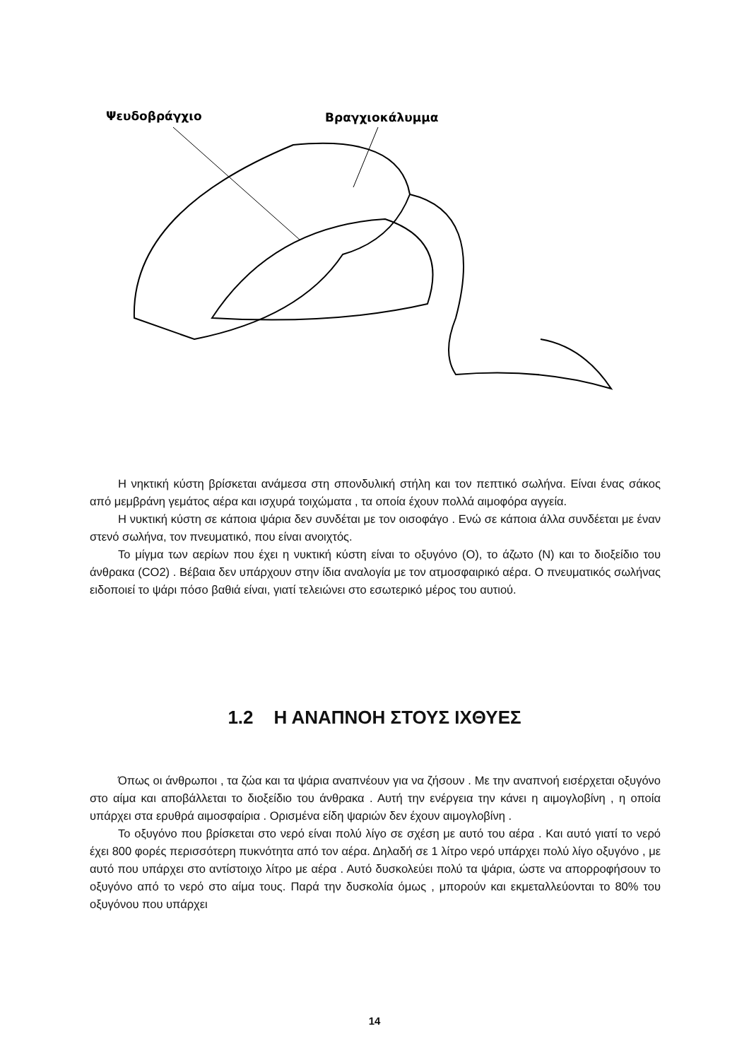Ψευδοβράγχιο
Βραγχιοκάλυμμα
Η νηκτική κύστη βρίσκεται ανάμεσα στη σπονδυλική στήλη και τον πεπτικό σωλήνα. Είναι ένας σάκος από μεμβράνη γεμάτος αέρα και ισχυρά τοιχώματα , τα οποία έχουν πολλά αιμοφόρα αγγεία.
Η νυκτική κύστη σε κάποια ψάρια δεν συνδέται με τον οισοφάγο . Ενώ σε κάποια άλλα συνδέεται με έναν στενό σωλήνα, τον πνευματικό, που είναι ανοιχτός.
Το μίγμα των αερίων που έχει η νυκτική κύστη είναι το οξυγόνο (Ο), το άζωτο (Ν) και το διοξείδιο του άνθρακα (CO2) . Βέβαια δεν υπάρχουν στην ίδια αναλογία με τον ατμοσφαιρικό αέρα. Ο πνευματικός σωλήνας ειδοποιεί το ψάρι πόσο βαθιά είναι, γιατί τελειώνει στο εσωτερικό μέρος του αυτιού.
1.2 Η ΑΝΑΠΝΟΗ ΣΤΟΥΣ ΙΧΘΥΕΣ
Όπως οι άνθρωποι , τα ζώα και τα ψάρια αναπνέουν για να ζήσουν . Με την αναπνοή εισέρχεται οξυγόνο στο αίμα και αποβάλλεται το διοξείδιο του άνθρακα . Αυτή την ενέργεια την κάνει η αιμογλοβίνη , η οποία υπάρχει στα ερυθρά αιμοσφαίρια . Ορισμένα είδη ψαριών δεν έχουν αιμογλοβίνη .
Το οξυγόνο που βρίσκεται στο νερό είναι πολύ λίγο σε σχέση με αυτό του αέρα . Και αυτό γιατί το νερό έχει 800 φορές περισσότερη πυκνότητα από τον αέρα. Δηλαδή σε 1 λίτρο νερό υπάρχει πολύ λίγο οξυγόνο , με αυτό που υπάρχει στο αντίστοιχο λίτρο με αέρα . Αυτό δυσκολεύει πολύ τα ψάρια, ώστε να απορροφήσουν το οξυγόνο από το νερό στο αίμα τους. Παρά την δυσκολία όμως , μπορούν και εκμεταλλεύονται το 80% του οξυγόνου που υπάρχει
14